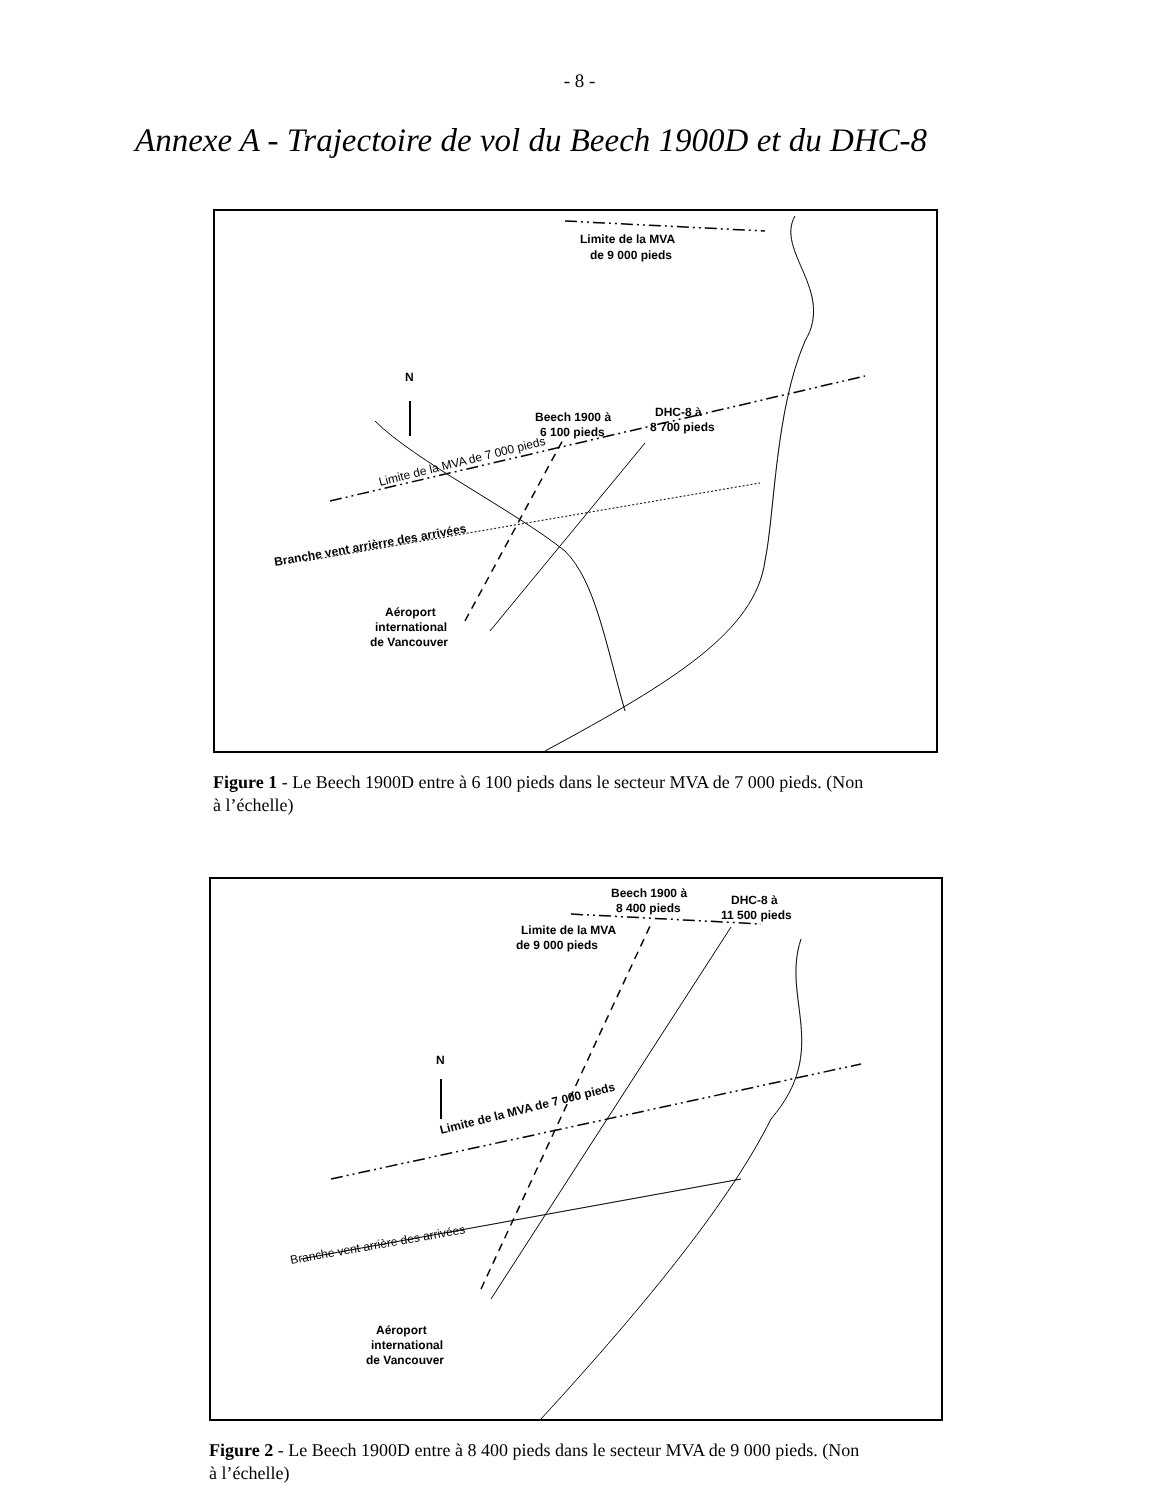- 8 -
Annexe A - Trajectoire de vol du Beech 1900D et du DHC-8
Limite de la MVA
de 9 000 pieds
N
Beech 1900 à
6 100 pieds
DHC-8 à
8 700 pieds
Limite de la MVA de 7 000 pieds
Branche vent arrièrre des arrivées
Aéroport
international
de Vancouver
Figure 1 - Le Beech 1900D entre à 6 100 pieds dans le secteur MVA de 7 000 pieds. (Non à l’échelle)
Beech 1900 à
8 400 pieds
DHC-8 à
11 500 pieds
Limite de la MVA
de 9 000 pieds
N
Limite de la MVA de 7 000 pieds
Branche vent arrière des arrivées
Aéroport
international
de Vancouver
Figure 2 - Le Beech 1900D entre à 8 400 pieds dans le secteur MVA de 9 000 pieds. (Non à l’échelle)